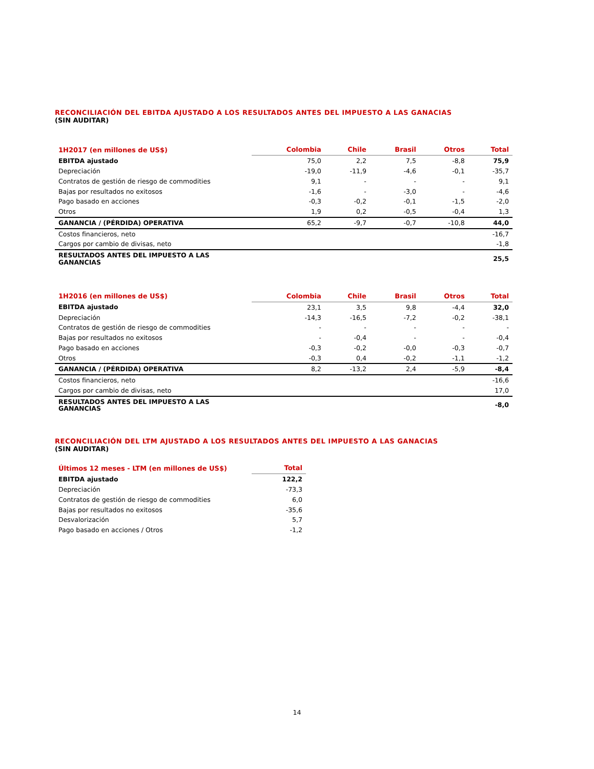RECONCILIACIÓN DEL EBITDA AJUSTADO A LOS RESULTADOS ANTES DEL IMPUESTO A LAS GANACIAS
(SIN AUDITAR)
| 1H2017 (en millones de US$) | Colombia | Chile | Brasil | Otros | Total |
| --- | --- | --- | --- | --- | --- |
| EBITDA ajustado | 75,0 | 2,2 | 7,5 | -8,8 | 75,9 |
| Depreciación | -19,0 | -11,9 | -4,6 | -0,1 | -35,7 |
| Contratos de gestión de riesgo de commodities | 9,1 | - | - | - | 9,1 |
| Bajas por resultados no exitosos | -1,6 | - | -3,0 | - | -4,6 |
| Pago basado en acciones | -0,3 | -0,2 | -0,1 | -1,5 | -2,0 |
| Otros | 1,9 | 0,2 | -0,5 | -0,4 | 1,3 |
| GANANCIA / (PÉRDIDA) OPERATIVA | 65,2 | -9,7 | -0,7 | -10,8 | 44,0 |
| Costos financieros, neto | | | | | -16,7 |
| Cargos por cambio de divisas, neto | | | | | -1,8 |
| RESULTADOS ANTES DEL IMPUESTO A LAS GANANCIAS | | | | | 25,5 |
| 1H2016 (en millones de US$) | Colombia | Chile | Brasil | Otros | Total |
| --- | --- | --- | --- | --- | --- |
| EBITDA ajustado | 23,1 | 3,5 | 9,8 | -4,4 | 32,0 |
| Depreciación | -14,3 | -16,5 | -7,2 | -0,2 | -38,1 |
| Contratos de gestión de riesgo de commodities | - | - | - | - | - |
| Bajas por resultados no exitosos | - | -0,4 | - | - | -0,4 |
| Pago basado en acciones | -0,3 | -0,2 | -0,0 | -0,3 | -0,7 |
| Otros | -0,3 | 0,4 | -0,2 | -1,1 | -1,2 |
| GANANCIA / (PÉRDIDA) OPERATIVA | 8,2 | -13,2 | 2,4 | -5,9 | -8,4 |
| Costos financieros, neto | | | | | -16,6 |
| Cargos por cambio de divisas, neto | | | | | 17,0 |
| RESULTADOS ANTES DEL IMPUESTO A LAS GANANCIAS | | | | | -8,0 |
RECONCILIACIÓN DEL LTM AJUSTADO A LOS RESULTADOS ANTES DEL IMPUESTO A LAS GANACIAS
(SIN AUDITAR)
| Últimos 12 meses - LTM (en millones de US$) | Total |
| --- | --- |
| EBITDA ajustado | 122,2 |
| Depreciación | -73,3 |
| Contratos de gestión de riesgo de commodities | 6,0 |
| Bajas por resultados no exitosos | -35,6 |
| Desvalorización | 5,7 |
| Pago basado en acciones / Otros | -1,2 |
14